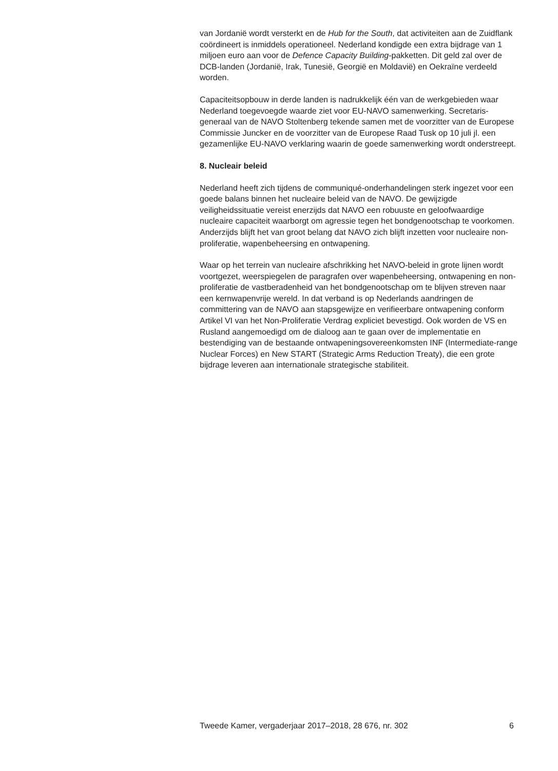van Jordanië wordt versterkt en de Hub for the South, dat activiteiten aan de Zuidflank coördineert is inmiddels operationeel. Nederland kondigde een extra bijdrage van 1 miljoen euro aan voor de Defence Capacity Building-pakketten. Dit geld zal over de DCB-landen (Jordanië, Irak, Tunesië, Georgië en Moldavië) en Oekraïne verdeeld worden.
Capaciteitsopbouw in derde landen is nadrukkelijk één van de werkgebieden waar Nederland toegevoegde waarde ziet voor EU-NAVO samenwerking. Secretaris- generaal van de NAVO Stoltenberg tekende samen met de voorzitter van de Europese Commissie Juncker en de voorzitter van de Europese Raad Tusk op 10 juli jl. een gezamenlijke EU-NAVO verklaring waarin de goede samenwerking wordt onderstreept.
8. Nucleair beleid
Nederland heeft zich tijdens de communiqué-onderhandelingen sterk ingezet voor een goede balans binnen het nucleaire beleid van de NAVO. De gewijzigde veiligheidssituatie vereist enerzijds dat NAVO een robuuste en geloofwaardige nucleaire capaciteit waarborgt om agressie tegen het bondgenootschap te voorkomen. Anderzijds blijft het van groot belang dat NAVO zich blijft inzetten voor nucleaire non-proliferatie, wapenbeheersing en ontwapening.
Waar op het terrein van nucleaire afschrikking het NAVO-beleid in grote lijnen wordt voortgezet, weerspiegelen de paragrafen over wapenbeheersing, ontwapening en non-proliferatie de vastberadenheid van het bondgenootschap om te blijven streven naar een kernwapenvrije wereld. In dat verband is op Nederlands aandringen de committering van de NAVO aan stapsgewijze en verifieerbare ontwapening conform Artikel VI van het Non-Proliferatie Verdrag expliciet bevestigd. Ook worden de VS en Rusland aangemoedigd om de dialoog aan te gaan over de implementatie en bestendiging van de bestaande ontwapeningsovereenkomsten INF (Intermediate-range Nuclear Forces) en New START (Strategic Arms Reduction Treaty), die een grote bijdrage leveren aan internationale strategische stabiliteit.
Tweede Kamer, vergaderjaar 2017–2018, 28 676, nr. 302 6